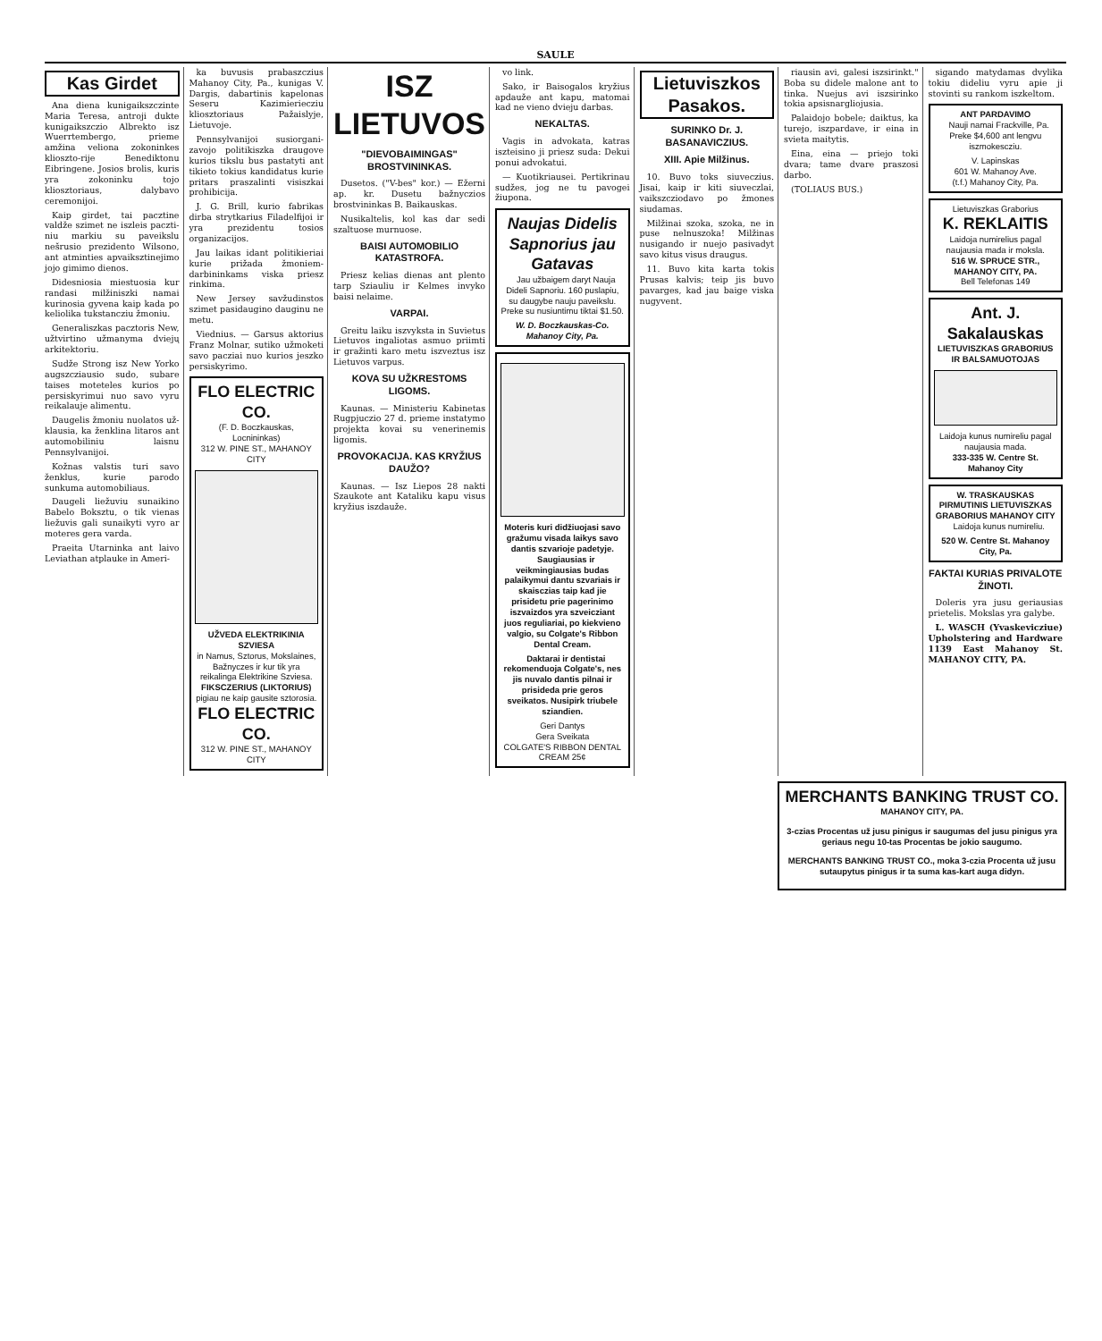SAULE
Kas Girdet
Ana diena kunigaikszczinte Maria Teresa, antroji dukte kunigaikszczio Albrekto isz Wuerrtembergo, prieme amžina veliona zokoninkes klioszto-rije Benediktonu Eibringene. Josios brolis, kuris yra zokoninku tojo kliosztoriaus, dalybavo ceremonijoi.
Kaip girdet, tai pacztine valdže szimet ne iszleis paczti­niu markiu su paveikslu nešrusio prezidento Wilsono, ant atminties apvaikszti­nejimo jojo gimimo dienos.
Didesniosia miestuosia kur randasi milžiniszki namai kurinosia gyvena kaip kada po keliolika tukstancziu žmoniu.
Generaliszkas paczto­ris New, užtvirtino užmanyma dviejų arkitektoriu.
Sudže Strong isz New Yorko augszcziausio sudo, subare taises moteteles kurios po persi­skyrimui nuo savo vyru reikalauje alimentu.
Daugelis žmoniu nuolatos už­klausia, ka ženklina litaros ant automobiliniu laisnu Pennsylvanijoi.
Kožnas valstis turi savo ženklus, kurie parodo sunkuma automobiliaus.
Daugeli liežuviu sunaikino Babelo Boksztu, o tik vienas liežuvis gali sunaikyti vyro ar moteres gera varda.
Praeita Utarninka ant laivo Leviathan atplauke in Ameri-
ka buvusis prabaszczius Mahanoy City, Pa., kunigas V. Dargis, dabartinis kapelonas Seseru Kazimieriecziu klioszto­riaus Pažaislyje, Lietuvoje.
Pennsylvanijoi susiorgani­zavojo politikiszka draugove kurios tikslu bus pastatyti ant tikieto tokius kandidatus kurie pritars praszalinti visiszkai prohibicija.
J. G. Brill, kurio fabrikas dirba strytkarius Filadelfijoi ir yra prezidentu tosios organizacijos.
Jau laikas idant politikieriai kurie prižada žmoniem­darbininkams viska priesz rinkima.
New Jersey savžudinstos szimet pasidaugino dauginu ne metu.
Viednius. — Garsus aktorius Franz Molnar, sutiko užmoketi savo pacziai nuo kurios jeszko persiskyrimo.
FLO ELECTRIC CO.
(F. D. Boczkauskas, Locnininkas)
312 W. PINE ST., MAHANOY CITY
UŽVEDA ELEKTRIKINIA SZVIESA
in Namus, Sztorus, Mokslaines, Bažnyczes ir kur tik yra reikalinga Elektrikine Szviesa.
FIKSCZERIUS (LIKTORIUS)
pigiau ne kaip gausite sztorosia.
FLO ELECTRIC CO.
312 W. PINE ST., MAHANOY CITY
ISZ LIETUVOS
"DIEVOBAIMINGAS" BROSTVININKAS.
Dusetos. ("V-bes" kor.) — Ežerni ap. kr. Dusetu bažnyczios brostvininkas B. Baikauskas.
Nusikaltelis, kol kas dar sedi szaltuose murnuose.
BAISI AUTOMOBILIO KATASTROFA.
Priesz kelias dienas ant plento tarp Sziauliu ir Kelmes invyko baisi nelaime.
VARPAI.
Greitu laiku iszvyksta in Suvietus Lietuvos ingaliotas asmuo priimti ir gražinti karo metu iszveztus isz Lietuvos varpus.
KOVA SU UŽKRESTOMS LIGOMS.
Kaunas. — Ministeriu Kabinetas Rugpjuczio 27 d. prieme instatymo projekta kovai su venerinemis ligomis.
PROVOKACIJA. KAS KRYŽIUS DAUŽO?
Kaunas. — Isz Liepos 28 nakti Szaukote ant Kataliku kapu visus kryžius iszdauže.
vo link.
Sako, ir Baisogalos kryžius apdauže ant kapu, matomai kad ne vieno dvieju darbas.
NEKALTAS.
Vagis in advokata, katras iszteisino ji priesz suda: Dekui ponui advokatui.
— Kuotikriausei. Pertikrinau sudžes, jog ne tu pavogei žiupona.
Naujas Didelis Sapnorius jau Gatavas
Jau užbaigem daryt Nauja Dideli Sapnoriu. 160 puslapiu, su daugybe nauju paveikslu. Preke su nusiuntimu tiktai $1.50.
W. D. Boczkauskas-Co. Mahanoy City, Pa.
Moteris kuri didžiuojasi savo gražumu visada laikys savo dantis szvarioje padetyje.
Saugiausias ir veikmingiausias budas palaikymui dantu szvariais ir skaisczias taip kad jie prisidetu prie pagerinimo iszvaizdos yra szveicziant juos reguliariai, po kiekvieno valgio, su Colgate's Ribbon Dental Cream.
Daktarai ir dentistai rekomenduoja Colgate's, nes jis nuvalo dantis pilnai ir prisideda prie geros sveikatos. Nusipirk triubele sziandien.
Geri Dantys
Gera Sveikata
COLGATE'S RIBBON DENTAL CREAM 25¢
Lietuviszkos Pasakos.
SURINKO Dr. J. BASANAVICZIUS.
XIII. Apie Milžinus.
10. Buvo toks siuveczius. Jisai, kaip ir kiti siuveczlai, vaikszcziodavo po žmones siudamas.
Milžinai szoka, szoka, ne in puse nelnuszoka! Milžinas nusigando ir nuejo pasivadyt savo kitus visus draugus.
11. Buvo kita karta tokis Prusas kalvis; teip jis buvo pavarges, kad jau baige viska nugyvent.
riausin avi, galesi iszsirinkt." Boba su didele malone ant to tinka. Nuejus avi iszsirinko tokia apsisnargliojusia.
Palaidojo bobele; daiktus, ka turejo, iszpardave, ir eina in svieta maitytis.
Eina, eina — priejo toki dvara; tame dvare praszosi darbo.
(TOLIAUS BUS.)
sigando matydamas dvylika tokiu dideliu vyru apie ji stovinti su rankom iszkeltom.
ANT PARDAVIMO
Nauji namai Frackville, Pa. Preke $4,600 ant lengvu iszmokescziu.
V. Lapinskas
601 W. Mahanoy Ave.
(t.f.) Mahanoy City, Pa.
Lietuviszkas Graborius
K. REKLAITIS
Laidoja numirelius pagal naujausia mada ir moksla.
516 W. SPRUCE STR., MAHANOY CITY, PA.
Bell Telefonas 149
Ant. J. Sakalauskas
LIETUVISZKAS GRABORIUS IR BALSAMUOTOJAS
Laidoja kunus numireliu pagal naujausia mada.
333-335 W. Centre St. Mahanoy City
W. TRASKAUSKAS PIRMUTINIS LIETUVISZKAS GRABORIUS MAHANOY CITY
Laidoja kunus numireliu.
520 W. Centre St. Mahanoy City, Pa.
FAKTAI KURIAS PRIVALOTE ŽINOTI.
Doleris yra jusu geriausias prietelis. Mokslas yra galybe.
L. WASCH (Yvaskevicziue) Upholstering and Hardware 1139 East Mahanoy St. MAHANOY CITY, PA.
MERCHANTS BANKING TRUST CO.
MAHANOY CITY, PA.
3-czias Procentas už jusu pinigus ir saugumas del jusu pinigus yra geriaus negu 10-tas Procentas be jokio saugumo.
MERCHANTS BANKING TRUST CO., moka 3-czia Procenta už jusu sutaupytus pinigus ir ta suma kas-kart auga didyn.